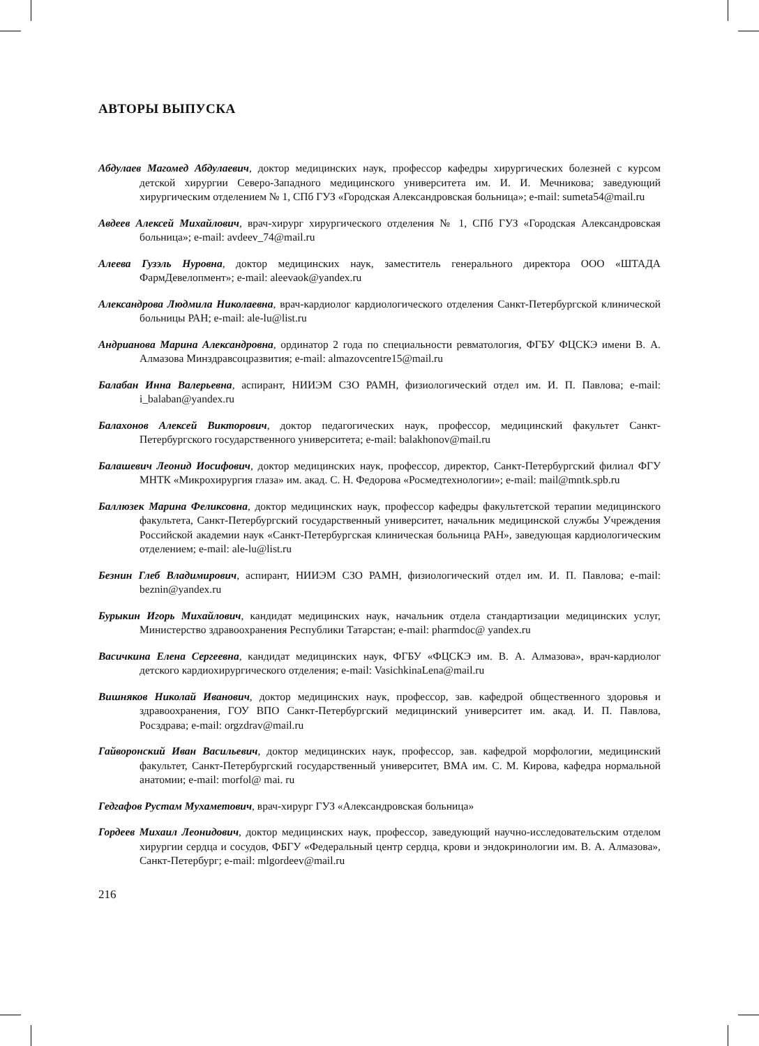АВТОРЫ ВЫПУСКА
Абдулаев Магомед Абдулаевич, доктор медицинских наук, профессор кафедры хирургических болезней с курсом детской хирургии Северо-Западного медицинского университета им. И. И. Мечникова; заведующий хирургическим отделением № 1, СПб ГУЗ «Городская Александровская больница»; e-mail: sumeta54@mail.ru
Авдеев Алексей Михайлович, врач-хирург хирургического отделения № 1, СПб ГУЗ «Городская Александровская больница»; e-mail: avdeev_74@mail.ru
Алеева Гузэль Нуровна, доктор медицинских наук, заместитель генерального директора ООО «ШТАДА ФармДевелопмент»; e-mail: aleevaok@yandex.ru
Александрова Людмила Николаевна, врач-кардиолог кардиологического отделения Санкт-Петербургской клинической больницы РАН; e-mail: ale-lu@list.ru
Андрианова Марина Александровна, ординатор 2 года по специальности ревматология, ФГБУ ФЦСКЭ имени В. А. Алмазова Минздравсоцразвития; e-mail: almazovcentre15@mail.ru
Балабан Инна Валерьевна, аспирант, НИИЭМ СЗО РАМН, физиологический отдел им. И. П. Павлова; e-mail: i_balaban@yandex.ru
Балахонов Алексей Викторович, доктор педагогических наук, профессор, медицинский факультет Санкт-Петербургского государственного университета; e-mail: balakhonov@mail.ru
Балашевич Леонид Иосифович, доктор медицинских наук, профессор, директор, Санкт-Петербургский филиал ФГУ МНТК «Микрохирургия глаза» им. акад. С. Н. Федорова «Росмедтехнологии»; e-mail: mail@mntk.spb.ru
Баллюзек Марина Феликсовна, доктор медицинских наук, профессор кафедры факультетской терапии медицинского факультета, Санкт-Петербургский государственный университет, начальник медицинской службы Учреждения Российской академии наук «Санкт-Петербургская клиническая больница РАН», заведующая кардиологическим отделением; e-mail: ale-lu@list.ru
Безнин Глеб Владимирович, аспирант, НИИЭМ СЗО РАМН, физиологический отдел им. И. П. Павлова; e-mail: beznin@yandex.ru
Бурыкин Игорь Михайлович, кандидат медицинских наук, начальник отдела стандартизации медицинских услуг, Министерство здравоохранения Республики Татарстан; e-mail: pharmdoc@ yandex.ru
Васичкина Елена Сергеевна, кандидат медицинских наук, ФГБУ «ФЦСКЭ им. В. А. Алмазова», врач-кардиолог детского кардиохирургического отделения; e-mail: VasichkinaLena@mail.ru
Вишняков Николай Иванович, доктор медицинских наук, профессор, зав. кафедрой общественного здоровья и здравоохранения, ГОУ ВПО Санкт-Петербургский медицинский университет им. акад. И. П. Павлова, Росздрава; e-mail: orgzdrav@mail.ru
Гайворонский Иван Васильевич, доктор медицинских наук, профессор, зав. кафедрой морфологии, медицинский факультет, Санкт-Петербургский государственный университет, ВМА им. С. М. Кирова, кафедра нормальной анатомии; e-mail: morfol@ mai. ru
Гедгафов Рустам Мухаметович, врач-хирург ГУЗ «Александровская больница»
Гордеев Михаил Леонидович, доктор медицинских наук, профессор, заведующий научно-исследовательским отделом хирургии сердца и сосудов, ФБГУ «Федеральный центр сердца, крови и эндокринологии им. В. А. Алмазова», Санкт-Петербург; e-mail: mlgordeev@mail.ru
216